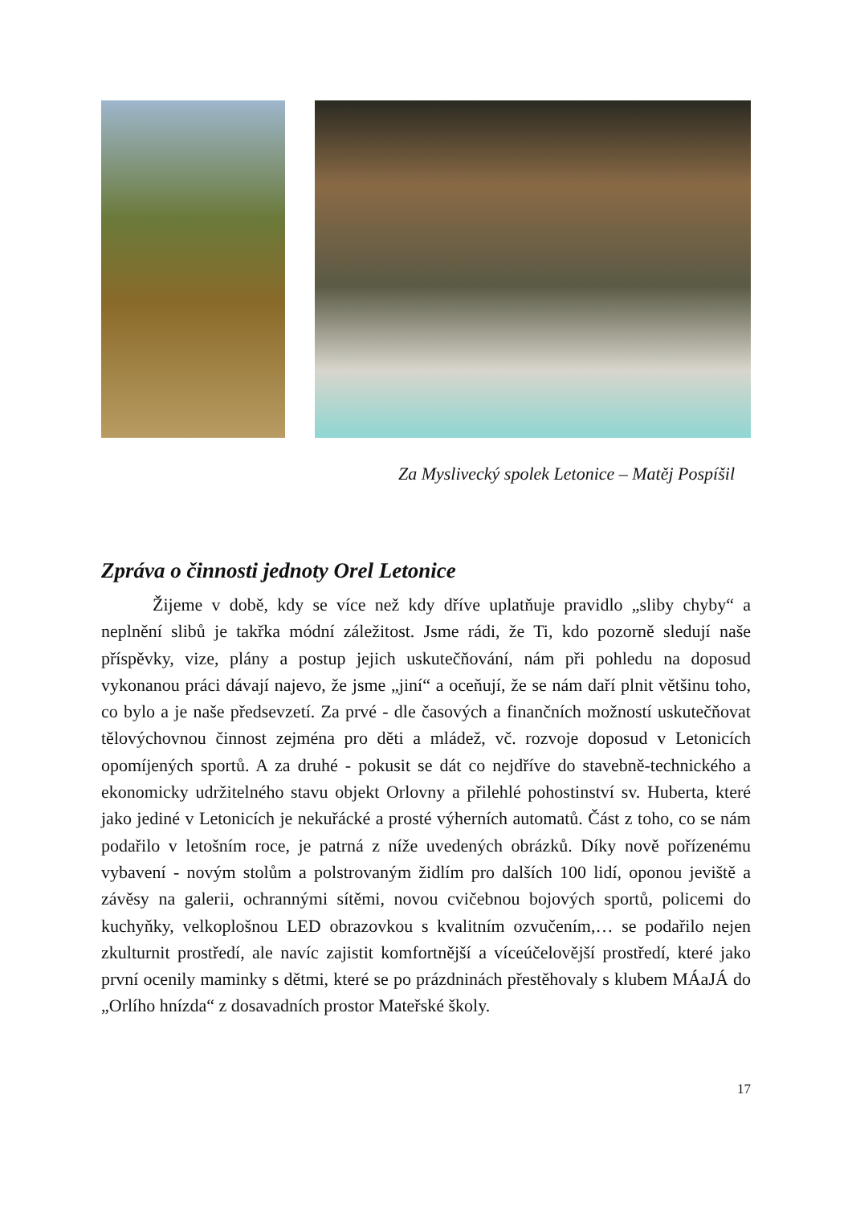Za Myslivecký spolek Letonice – Matěj Pospíšil
Zpráva o činnosti jednoty Orel Letonice
Žijeme v době, kdy se více než kdy dříve uplatňuje pravidlo „sliby chyby“ a neplnění slibů je takřka módní záležitost. Jsme rádi, že Ti, kdo pozorně sledují naše příspěvky, vize, plány a postup jejich uskutečňování, nám při pohledu na doposud vykonanou práci dávají najevo, že jsme „jiní“ a oceňují, že se nám daří plnit většinu toho, co bylo a je naše předsevzetí. Za prvé - dle časových a finančních možností uskutečňovat tělovýchovnou činnost zejména pro děti a mládež, vč. rozvoje doposud v Letonicích opomíjených sportů. A za druhé - pokusit se dát co nejdříve do stavebně-technického a ekonomicky udržitelného stavu objekt Orlovny a přilehlé pohostinství sv. Huberta, které jako jediné v Letonicích je nekuřácké a prosté výherních automatů. Část z toho, co se nám podařilo v letošním roce, je patrná z níže uvedených obrázků. Díky nově pořízenému vybavení - novým stolům a polstrovaným židlím pro dalších 100 lidí, oponou jeviště a závěsy na galerii, ochrannými sítěmi, novou cvičebnou bojových sportů, policemi do kuchyňky, velkoplošnou LED obrazovkou s kvalitním ozvučením,… se podařilo nejen zkulturnit prostředí, ale navíc zajistit komfortnější a víceúčelovější prostředí, které jako první ocenily maminky s dětmi, které se po prázdninách přestěhovaly s klubem MÁaJÁ do „Orlího hnízda“ z dosavadních prostor Mateřské školy.
17